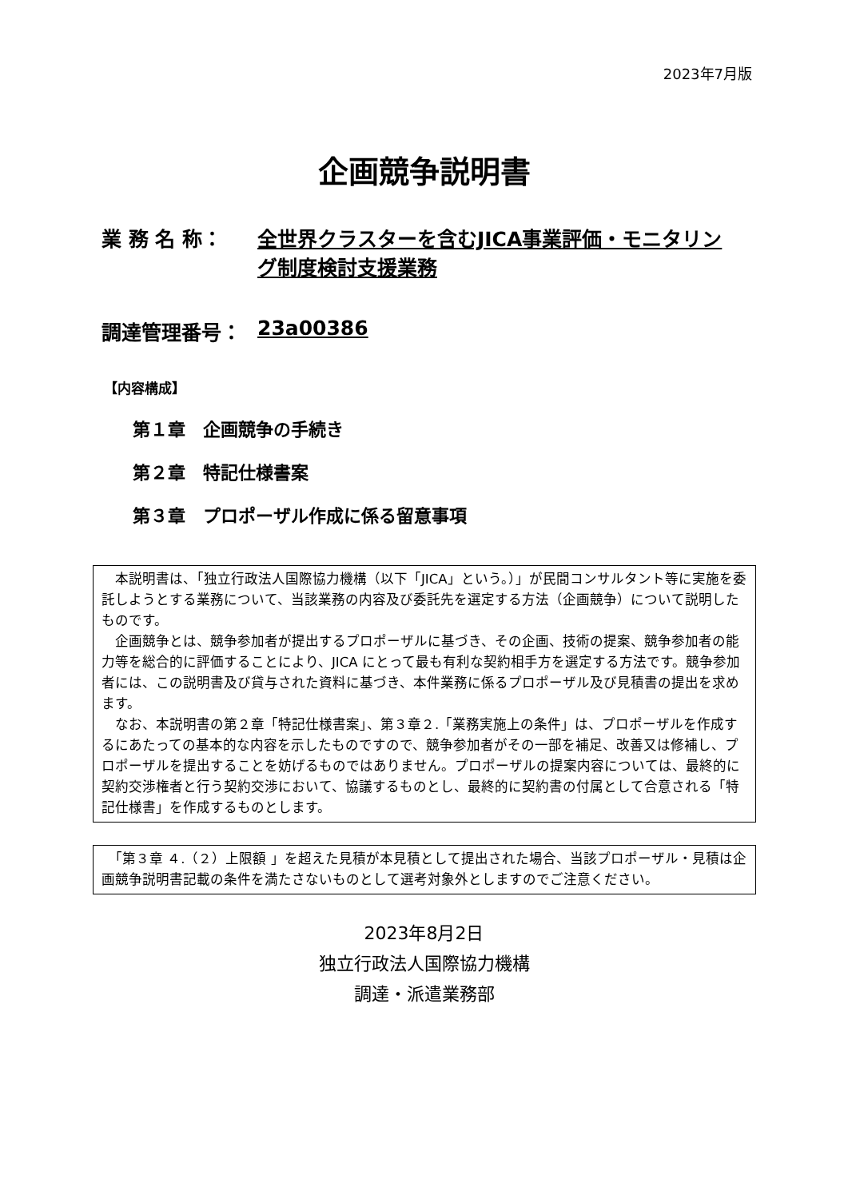2023年7月版
企画競争説明書
業 務 名 称： 全世界クラスターを含むJICA事業評価・モニタリング制度検討支援業務
調達管理番号： 23a00386
【内容構成】
第１章　企画競争の手続き
第２章　特記仕様書案
第３章　プロポーザル作成に係る留意事項
　本説明書は、「独立行政法人国際協力機構（以下「JICA」という。）」が民間コンサルタント等に実施を委託しようとする業務について、当該業務の内容及び委託先を選定する方法（企画競争）について説明したものです。
　企画競争とは、競争参加者が提出するプロポーザルに基づき、その企画、技術の提案、競争参加者の能力等を総合的に評価することにより、JICA にとって最も有利な契約相手方を選定する方法です。競争参加者には、この説明書及び貸与された資料に基づき、本件業務に係るプロポーザル及び見積書の提出を求めます。
　なお、本説明書の第２章「特記仕様書案」、第３章２.「業務実施上の条件」は、プロポーザルを作成するにあたっての基本的な内容を示したものですので、競争参加者がその一部を補足、改善又は修補し、プロポーザルを提出することを妨げるものではありません。プロポーザルの提案内容については、最終的に契約交渉権者と行う契約交渉において、協議するものとし、最終的に契約書の付属として合意される「特記仕様書」を作成するものとします。
　「第３章 ４.（２）上限額 」を超えた見積が本見積として提出された場合、当該プロポーザル・見積は企画競争説明書記載の条件を満たさないものとして選考対象外としますのでご注意ください。
2023年8月2日
独立行政法人国際協力機構
調達・派遣業務部